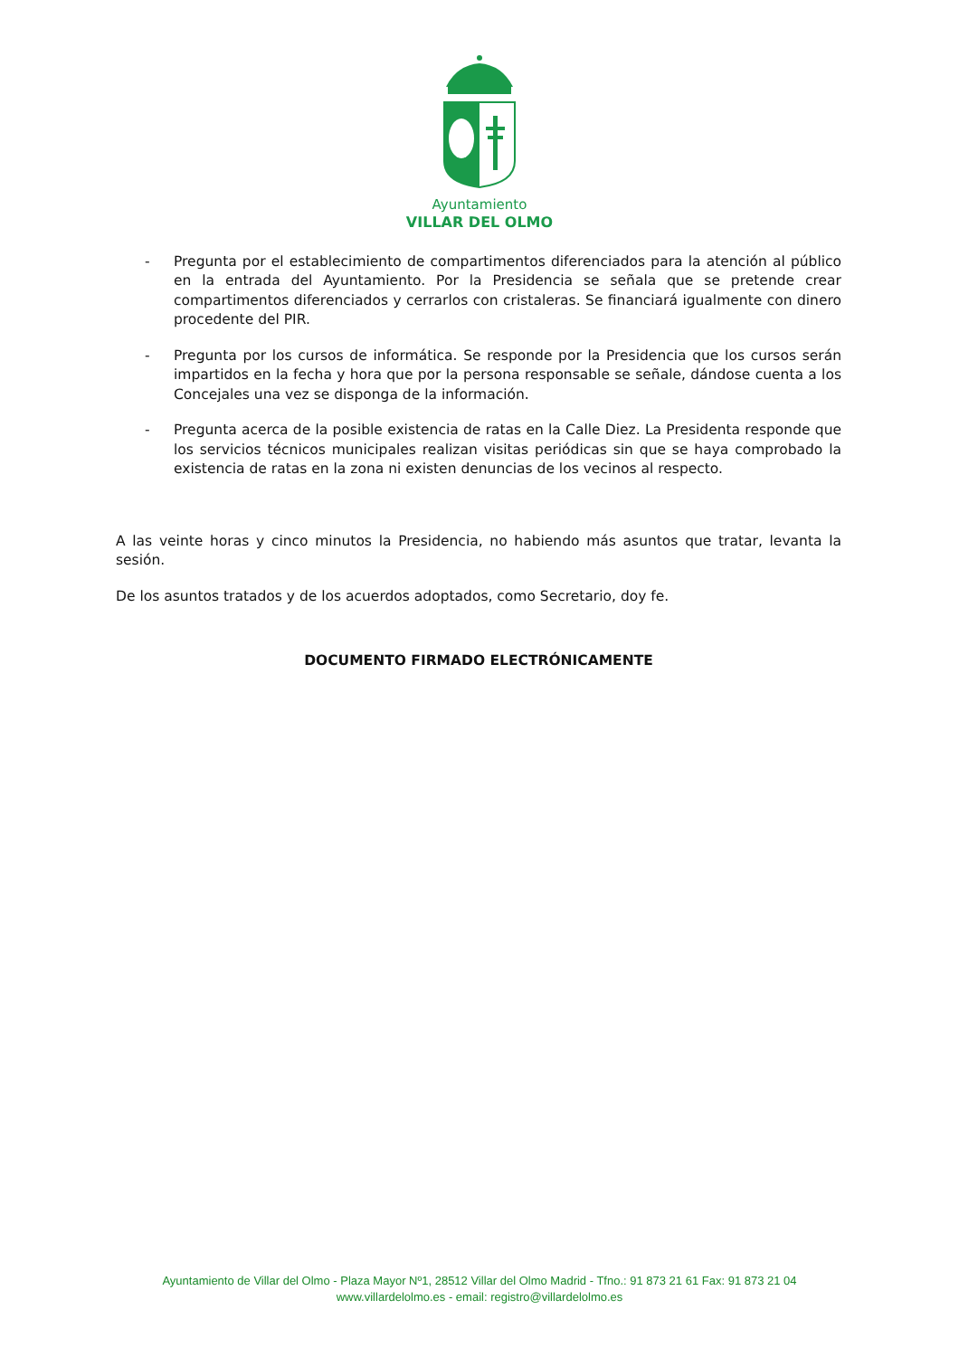Ayuntamiento
VILLAR DEL OLMO
- Pregunta por el establecimiento de compartimentos diferenciados para la atención al público en la entrada del Ayuntamiento. Por la Presidencia se señala que se pretende crear compartimentos diferenciados y cerrarlos con cristaleras. Se financiará igualmente con dinero procedente del PIR.
- Pregunta por los cursos de informática. Se responde por la Presidencia que los cursos serán impartidos en la fecha y hora que por la persona responsable se señale, dándose cuenta a los Concejales una vez se disponga de la información.
- Pregunta acerca de la posible existencia de ratas en la Calle Diez. La Presidenta responde que los servicios técnicos municipales realizan visitas periódicas sin que se haya comprobado la existencia de ratas en la zona ni existen denuncias de los vecinos al respecto.
A las veinte horas y cinco minutos la Presidencia, no habiendo más asuntos que tratar, levanta la sesión.
De los asuntos tratados y de los acuerdos adoptados, como Secretario, doy fe.
DOCUMENTO FIRMADO ELECTRÓNICAMENTE
Ayuntamiento de Villar del Olmo - Plaza Mayor Nº1, 28512 Villar del Olmo Madrid - Tfno.: 91 873 21 61 Fax: 91 873 21 04
www.villardelolmo.es - email: registro@villardelolmo.es